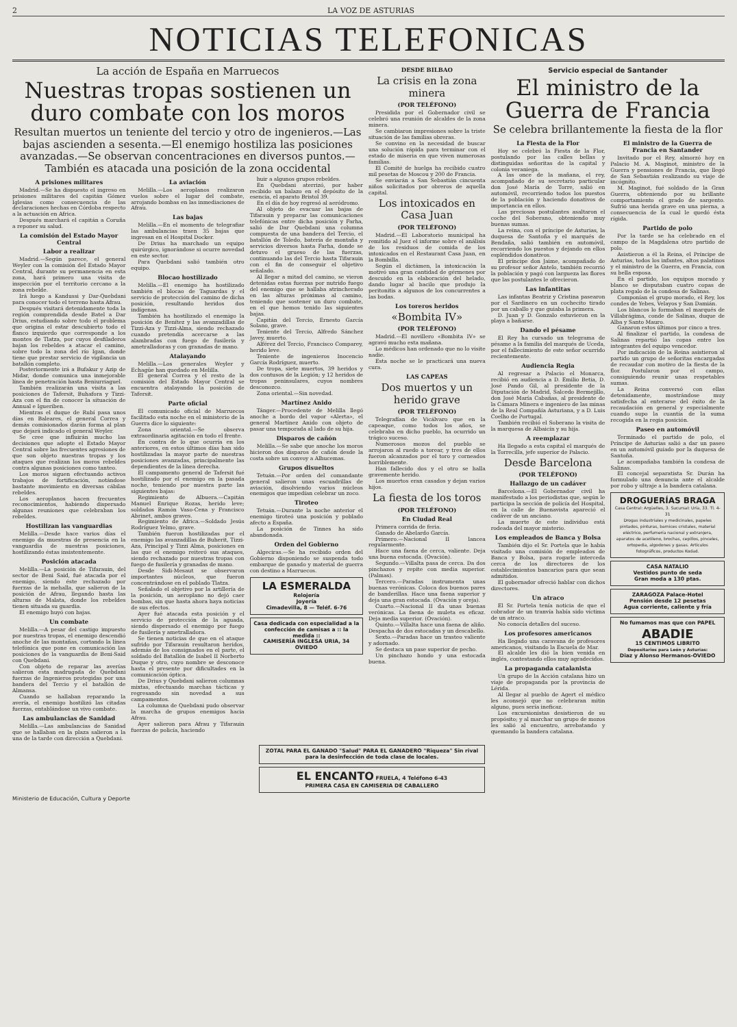2 LA VOZ DE ASTURIAS
NOTICIAS TELEFONICAS
La acción de España en Marruecos
Nuestras tropas sostienen un duro combate con los moros
Resultan muertos un teniente del tercio y otro de ingenieros.—Las bajas ascienden a sesenta.—El enemigo hostiliza las posiciones avanzadas.—Se observan concentraciones en diversos puntos.—También es atacada una posición de la zona occidental
A prisiones militares
Madrid.—Se ha dispuesto el ingreso en prisiones militares del capitán Gómez Iglesias como consecuencia de las declaraciones hechas en Córdoba respecto a la actuación en Africa.
Después marchará el capitán a Coruña a reponer su salud.
La comisión del Estado Mayor Central
Labor a realizar
Madrid.—Según parece, el general Weyler con la comisión del Estado Mayor Central, durante su permanencia en esta zona, hará primero una visita de inspección por el territorio cercano a la zona rebelde.
Irá luego a Kandussi y Dar-Quebdani para conocer todo el terreno hasta Afrau.
Después visitará detenidamente toda la región comprendida desde Batel a Dar Drius, estudiando sobre todo el problema que origina el estar descubierto todo el flanco izquierdo que corresponde a los montes de Tlatza, por cuyos desfiladeros bajan los rebeldes a atacar el camino, sobre todo la zona del río Igan, donde tiene que prestar servicio de vigilancia un batallón completo.
Posteriormente irá a Bufakur y Azip de Midar, donde comunica una inmejorable línea de penetración hasta Beniurriaguel.
También realizarán una visita a las posiciones de Tafersit, Buhafora y Tizzi-Aza con el fin de conocer la situación de Annual e Igueriben.
Mientras el duque de Rubí pasa unos días en Baleares, el general Correa y demás comisionados darán forma al plan que dejará indicado el general Weyler.
Se cree qne influirán mucho las decisiones que adopte el Estado Mayor Central sobre las frecuentes agresiones de que son objeto nuestras tropas y los ataques que realizan los moros rebeldes contra algunas posiciones como tanteo.
Los moros siguen efectuando activos trabajos de fortificación, notándose bastante movimiento en diversas cábilas rebeldes.
Los aeroplanos hacen frecuentes reconocimientos, habiendo dispersado algunas reuniones que celebraban los rebeldes.
Hostilizan las vanguardias
Melilla.—Desde hace varios días el enemigo da muestras de presencia en la vanguardia de nuestras posiciones, hostilizando éstas insistentemente.
Posición atacada
Melilla.—La posición de Tifarauin, del sector de Beni Said, fué atacada por el enemigo, siendo éste rechazado por fuerzas de la mehalla, que salieron de la posición de Afrau, llegando hasta las alturas de Malata, donde los rebeldes tienen situada su guardia.
El enemigo huyó con bajas.
Un combate
Melilla.—A pesar del castigo impuesto por nuestras tropas, el enemigo descendió anoche de las montañas, cortando la línea telefónica que pone en comunicación las posiciones de la vanguardia de Beni-Said con Quebdani.
Con objeto de reparar las averías salieron esta madrugada de Quebdani fuerzas de Ingenieros protegidas por una bandera del Tercio y el batallón de Almansa.
Cuando se hallaban reparando la avería, el enemigo hostilizó las citadas fuerzas, entablándose un vivo combate.
Las ambulancias de Sanidad
Melilla.—Las ambulancias de Sanidad que se hallaban en la plaza salieron a la una de la tarde con dirección a Quebdani.
La aviación
Melilla.—Los aeroplanos realizaron vuelos sobre el lugar del combate, arrojando bombas en las inmediaciones de Afrau.
Las bajas
Melilla.—En el momento de telegrafiar las ambulancias traen 35 bajas que ingresan en el Hospital Docker.
De Drius ha marchado un equipo quirúrgico, ignorándose si ocurre novedad en este sector.
Para Quebdani salió también otro equipo.
Blocao hostilizado
Melilla.—El enemigo ha hostilizado también el blocao de Taguardas y el servicio de protección del camino de dicha posición, resultando heridos dos indígenas.
También ha hostilizado el enemigo la posición de Benítez y las avanzadillas de Tizzi-Aza y Tizzi-Alma, siendo rechazado cuando pretendía acercarse a las alambradas con fuego de fusilería y ametralladoras y con granadas de mano.
Atalayando
Melilla.—Los generales Weyler y Echagüe han quedado en Melilla.
El general Correa y el resto de la comisión del Estado Mayor Central se encuentra atalayando la posición de Tafersit.
Parte oficial
El comunicado oficial de Marruecos facilitado esta noche en el ministerio de la Guerra dice lo siguiente:
Zona oriental.—Se observa extraordinaria agitación en todo el frente.
En contra de lo que ocurría en los anteriores, en estos últimos días han sido hostilizadas la mayor parte de nuestras posiciones avanzadas, principalmente las dependientes de la línea derecha.
El campamento general de Tafersit fué hostilizado por el enemigo en la pasada noche, teniendo por nuestra parte las siguientes bajas:
Regimiento de Albuera.—Capitán Manuel Enrique Rozas, herido leve; soldados Ramón Vaso-Cena y Francisco Abrinet, ambos graves.
Regimiento de Africa.—Soldado Jesús Rodríguez Yelmo, grave.
También fueron hostilizadas por el enemigo las avanzadillas de Buherit, Tizzi-Aza, Principal y Tizzi Alma, posiciones en las que el enemigo reiteró sus ataques, siendo rechazado por nuestras tropas con fuego de fusilería y granadas de mano.
Desde Sidi-Mesaut se observaron importantes núcleos, que fueron concentrándose en el poblado Tlatza.
Señalado el objetivo por la artillería de la posición, un aeroplano no dejó caer bombas, sin que hasta ahora haya noticias de sus efectos.
Ayer fué atacada esta posición y el servicio de protección de la aguada, siendo dispersado el enemigo por fuego de fusilería y ametralladora.
Se tienen noticias de que en el ataque sufrido por Tifarauin resultaron heridos, además de los consignados en el parte, el soldado del Batallón de Isabel II Norberto Duque y otro, cuyo nombre se desconoce hasta el presente por dificultades en la comunicación óptica.
De Drius y Quebdani salieron columnas mixtas, efectuando marchas tácticas y regresando sin novedad a sus campamentos.
La columna de Quebdani pudo observar la marcha de grupos enemigos hacia Afrau.
Ayer salieron para Afrau y Tifarauin fuerzas de policía, haciendo
huir a algunos grupos rebeldes.
En Quebdani aterrizó, por haber recibido un balazo en el depósito de la esencia, el aparato Bristol 39.
En el día de hoy regresó al aeródromo.
Al objeto de evacuar las bajas de Tifarauin y preparar las comunicaciones telefónicas entre dicha posición y Farha, salió de Dar Quebdani una columna compuesta de una bandera del Tercio, el batallón de Toledo, batería de montaña y servicios diversos hasta Farha, donde se detuvo el grueso de las fuerzas, continuando las del Tercio hasta Tifarauin con el fin de conseguir el objetivo señalado.
Al llegar a mitad del camino, se vieron detenidas estas fuerzas por nutrido fuego del enemigo que se hallaba atrincherado en las alturas próximas al camino, teniendo que sostener un duro combate, en el que hemos tenido las siguientes bajas.
Capitán del Tercio, Ernesto García Solano, grave.
Teniente del Tercio, Alfredo Sánchez Javey, muerto.
Alférez del Tercio, Francisco Comparey, herido leve.
Teniente de ingenieros Inocencio García Rodríguez, muerto.
De tropa, siete muertos, 39 heridos y dos contusos de la Legión; y 12 heridos de tropas peninsulares, cuyos nombres desconozco.
Zona oriental.—Sin novedad.
Martínez Anido
Tánger.—Procedente de Melilla llegó anoche a bordo del vapor «Alerta», el general Martínez Anido con objeto de pasar una temporada al lado de su hija.
Disparos de cañón
Melilla.—Se sabe que anoche los moros hicieron dos disparos de cañón desde la costa sobre un convoy a Alhucemas.
Grupos disueltos
Tetuán.—Por orden del comandante general salieron unas escuadrillas de aviación, disolviendo varios núcleos enemigos que impedían celebrar un zoco.
Tiroteo
Tetuán.—Durante la noche anterior el enemigo tiroteó una posición y poblado afecto a España.
La posición de Tinnes ha sido abandonada.
Orden del Gobierno
Algeciras.—Se ha recibido orden del Gobierno disponiendo se suspenda todo embarque de ganado y material de guerra con destino a Marruecos.
LA ESMERALDA
Relojería
Joyería
Cimadevilla, 8 — Teléf. 6-76
Casa dedicada con especialidad a la confección de camisas a :: la medida ::
CAMISERÍA INGLESA URIA, 34 OVIEDO
DESDE BILBAO
La crisis en la zona minera
(POR TELÉFONO)
Presidida por el Gobernador civil se celebró una reunión de alcaldes de la zona minera.
Se cambiaron impresiones sobre la triste situación de las familias obreras.
Se convino en la necesidad de buscar una solución rápida para terminar con el estado de miseria en que viven numerosas familias.
El Comité de huelga ha recibido cuatro mil pesetas de Moscou y 200 de Francia.
Se enviarán a San Sebastián cincuenta niños solicitados por obreros de aquella capital.
Los intoxicados en Casa Juan
(POR TELÉFONO)
Madrid.—El Laboratorio municipal ha remitido al Juez el informe sobre el análisis de los residuos de comida de los intoxicados en el Restaurant Casa Juan, en la Bombilla.
Según el dictámen, la intoxicación la motivó una gran cantidad de gérmenes por descuido en la elaboración del helado, dando lugar al bacilo que produjo la peritonitis a algunos de los concurrentes a las bodas.
Los toreros heridos
«Bombita IV»
(POR TELÉFONO)
Madrid.—El novillero «Bombita IV» se agravó mucho esta mañana.
Lo médicos han ordenado que no lo visite nadie.
Esta noche se le practicará una nueva cura.
LAS CAPEAS
Dos muertos y un herido grave
(POR TELÉFONO)
Telegrafían de Vicálvaro que en la capeaque, como todos los años, se celebraba en dicho pueblo, ha ocurrido un trágico suceso.
Numerosos mozos del pueblo se arrojaron al ruedo a torear, y tres de ellos fueron alcanzados por el toro y corneados horriblemente.
Han fallecido dos y el otro se halla gravemente herido.
Los muertos eran casados y dejan varios hijos.
La fiesta de los toros
(POR TELÉFONO)
En Ciudad Real
Primera corrida de feria.
Ganado de Abelardo García.
Primero.—Nacional II lancea regularmente.
Hace una faena de cerca, valiente. Deja una buena estocada. (Ovación).
Segundo.—Villalta pasa de cerca. Da dos pinchazos y repite con media superior. (Palmas).
Tercero.—Paradas instrumenta unas buenas verónicas. Coloca dos buenos pares de banderillas. Hace una faena superior y deja una gran estocada. (Ovación y oreja).
Cuarto.—Nacional II da unas buenas verónicas. La faena de muleta es eficaz. Deja media superior. (Ovación).
Quinto.—Villalta hace una faena de aliño. Despacha de dos estocadas y un descabello.
Sexto.—Paradas hace un trasteo valiente y adornado.
Se destaca un pase superior de pecho.
Un pinchazo hondo y una estocada buena.
Servicio especial de Santander
El ministro de la Guerra de Francia
Se celebra brillantemente la fiesta de la flor
La Fiesta de la Flor
Hoy se celebró la Fiesta de la Flor, postulando por las calles bellas y distinguidas señoritas de la capital y colonia veraniega.
A las once de la mañana, el rey, acompañado de su secretario particular don José María de Torre, salió en automóvil, recorriendo todos los puestos de la población y haciendo donativos de importancia en ellos.
Las preciosas postulantes asaltaron el coche del Soberano, obteniendo muy buenas sumas.
La reina, con el príncipe de Asturias, la duquesa de Santoña y el marqués de Bendaña, salió también en automóvil, recorriendo los puestos y dejando en ellos espléndidos donativos.
El príncipe don Jaime, acompañado de su profesor señor Antelo, también recorrió la población y pagó con largueza las flores que las postulantes le ofrecieron.
Las infantitas
Las infantas Beatriz y Cristina pasearon por el Sardinero en un cochecito tirado por un caballo y que guiaba la primera.
D. Juan y D. Gonzalo estuvieron en la playa a bañarse.
Dando el pésame
El Rey ha cursado un telegrama de pésame a la familia del marqués de Uceda, por el fallecimiento de este señor ocurrido recientemente.
Audiencia Regia
Al regresar a Palacio el Monarca, recibió en audiencia a D. Emilio Betia, D. José Pando Gil, al presidente de la Diputación de Madrid, Salcedo Bermejillo, don José María Cabañas, al presidente de la Cámara Minera e ingeniero de las minas de la Real Compañía Asturiana, y a D. Luis Coelho de Portugal.
También recibió el Soberano la visita de la marquesa de Albaicín y su hija.
A reemplazar
Ha llegado a esta capital el marqués de la Torrecilla, jefe superior de Palacio.
Desde Barcelona
(POR TELÉFONO)
Hallazgo de un cadáver
Barcelona.—El Gobernador civil ha manifestado a los periodistas que, según le participa la sección de policía del Hospital, en la calle de Buenavista apareció el cadáver de un anciano.
La muerte de este individuo está rodeada del mayor misterio.
Los empleados de Banca y Bolsa
También dijo el Sr. Portela que le había visitado una comisión de empleados de Banca y Bolsa, para rogarle interceda cerca de los directores de los establecimientos bancarios para que sean admitidos.
El gobernador ofreció hablar con dichos directores.
Un atraco
El Sr. Portela tenía noticia de que el cobrador de un tranvía había sido víctima de un atraco.
No conocía detalles del suceso.
Los profesores americanos
Ha llegado una caravana de profesores americanos, visitando la Escuela de Mar.
El alcalde les dió la bien venida en inglés, contestando ellos muy agradecidos.
La propaganda catalanista
Un grupo de la Acción catalana hizo un viaje de propaganda por la provincia de Lérida.
Al llegar al pueblo de Agert el médico les aconsejó que no celebraran mitin alguno, pues sería ineficaz.
Los excursionistas desistieron de su propósito; y al marchar un grupo de mozos les salió al encuentro, arrebatando y quemando la bandera catalana.
El ministro de la Guerra de Francia en Santander
Invitado por el Rey, almorzó hoy en Palacio M. A. Maginot, ministro de la Guerra y pensiones de Francia, que llegó de San Sebastián realizando su viaje de incógnito.
M. Maginot, fué soldado de la Gran Guerra, obteniendo por su brillante comportamiento el grado de sargento. Sufrió una herida grave en una pierna, a consecuencia de la cual le quedó ésta rígida.
Partido de polo
Por la tarde se ha celebrado en el campo de la Magdalena otro partido de polo.
Asistieron a él la Reina, el Príncipe de Asturias, todos los infantes, altos palatinos y el ministro de la Guerra, en Francia, con su bella esposa.
En el partido, los equipos morado y blanco se disputaban cuatro copas de plata regalo de la condesa de Salinas.
Componían el grupo morado, el Rey, los condes de Yebes, Velayos y San Damián.
Los blancos lo formaban el marqués de Villabrágima, conde de Salinas, duque de Alba y Santo Mauro.
Ganaron estos últimos por cinco a tres.
Al finalizar el partido, la condesa de Salinas repartió las copas entre los integrantes del equipo vencedor.
Por indicación de la Reina asistieron al partido un grupo de señoritas encargadas de recaudar con motivo de la fiesta de la flor. Postularon por el campo, consiguiendo reunir unas respetables sumas.
La Reina conversó con ellas detenidamente, mostrándose muy satisfecha al enterarse del éxito de la recaudación en general y especialmente cuando supo la cuantía de la suma recogida en la regia posición.
Paseo en automóvil
Terminado el partido de polo, el Príncipe de Asturias salió a dar un paseo en un automóvil guiado por la duquesa de Santoña.
Le acompañaba también la condesa de Salinas.
El concejal separatista Sr. Durán ha formulado una denuncia ante el alcalde por robo y ultraje a la bandera catalana.
DROGUERÍAS BRAGA
Casa Central: Argüelles, 3. Sucursal: Uría, 33. Tl. 4-31
Drogas industriales y medicinales, papeles pintados, pinturas, barnices cristales, material eléctrico, perfumería nacional y extranjera, aparatos de acetileno, brochas, cepillos, pinceles, ortopedia, algodones y gasas. Artículos fotográficos, productos Kodad.
CASA NATALIO
Vestidos punto de seda
Gran moda a 130 ptas.
ZARAGOZA Palace-Hotel
Pensión desde 12 pesetas
Agua corriente, caliente y fría
No fumamos mas que con PAPEL
ABADIE
15 CENTIMOS LIBRITO
Depositarios para León y Asturias:
Diaz y Alonso Hermanos-OVIEDO
ZOTAL PARA EL GANADO "Salud" PARA EL GANADERO "Riqueza" Sin rival para la desinfección de toda clase de locales.
EL ENCANTO FRUELA, 4 Teléfono 6-43
PRIMERA CASA EN CAMISERIA DE CABALLERO
Ministerio de Educación, Cultura y Deporte